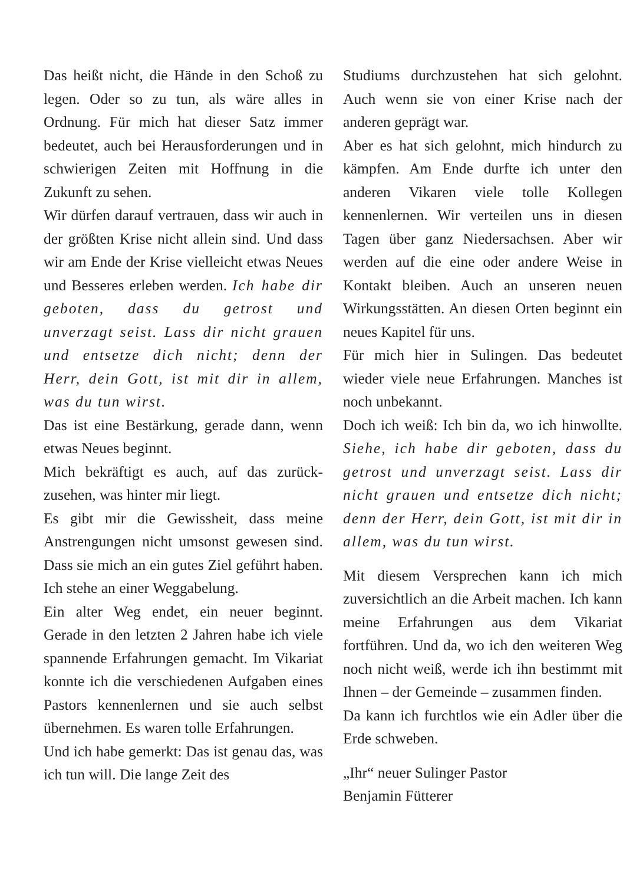Das heißt nicht, die Hände in den Schoß zu legen. Oder so zu tun, als wäre alles in Ordnung. Für mich hat dieser Satz immer bedeutet, auch bei Herausforderungen und in schwierigen Zeiten mit Hoffnung in die Zukunft zu sehen.
Wir dürfen darauf vertrauen, dass wir auch in der größten Krise nicht allein sind. Und dass wir am Ende der Krise vielleicht etwas Neues und Besseres erleben werden. Ich habe dir geboten, dass du getrost und unverzagt seist. Lass dir nicht grauen und entsetze dich nicht; denn der Herr, dein Gott, ist mit dir in allem, was du tun wirst.
Das ist eine Bestärkung, gerade dann, wenn etwas Neues beginnt.
Mich bekräftigt es auch, auf das zurück­zusehen, was hinter mir liegt.
Es gibt mir die Gewissheit, dass meine Anstrengungen nicht umsonst gewesen sind. Dass sie mich an ein gutes Ziel geführt haben. Ich stehe an einer Weggabelung.
Ein alter Weg endet, ein neuer beginnt. Gerade in den letzten 2 Jahren habe ich viele spannende Erfahrungen gemacht. Im Vikariat konnte ich die verschiede­nen Aufgaben eines Pastors kennen­lernen und sie auch selbst übernehmen. Es waren tolle Erfahrungen.
Und ich habe gemerkt: Das ist genau das, was ich tun will. Die lange Zeit des
Studiums durchzustehen hat sich ge­lohnt. Auch wenn sie von einer Krise nach der anderen geprägt war.
Aber es hat sich gelohnt, mich hin­durch zu kämpfen. Am Ende durfte ich unter den anderen Vikaren viele tolle Kollegen kennenlernen. Wir verteilen uns in diesen Tagen über ganz Nieder­sachsen. Aber wir werden auf die eine oder andere Weise in Kontakt bleiben. Auch an unseren neuen Wirkungsstät­ten. An diesen Orten beginnt ein neues Kapitel für uns.
Für mich hier in Sulingen. Das bedeutet wieder viele neue Erfahrungen. Manches ist noch unbekannt.
Doch ich weiß: Ich bin da, wo ich hinwollte. Siehe, ich habe dir geboten, dass du getrost und unverzagt seist. Lass dir nicht grauen und entsetze dich nicht; denn der Herr, dein Gott, ist mit dir in allem, was du tun wirst.
Mit diesem Versprechen kann ich mich zuversichtlich an die Arbeit machen. Ich kann meine Erfahrungen aus dem Vikariat fortführen. Und da, wo ich den weiteren Weg noch nicht weiß, werde ich ihn bestimmt mit Ihnen – der Gemeinde – zusammen finden.
Da kann ich furchtlos wie ein Adler über die Erde schweben.
„Ihr“ neuer Sulinger Pastor
Benjamin Fütterer